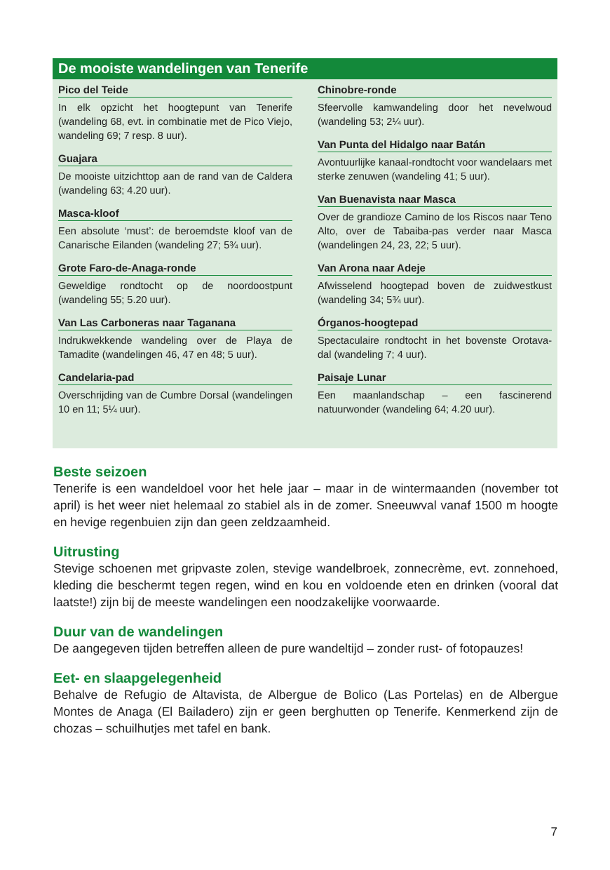De mooiste wandelingen van Tenerife
Pico del Teide
In elk opzicht het hoogtepunt van Tenerife (wandeling 68, evt. in combinatie met de Pico Viejo, wandeling 69; 7 resp. 8 uur).
Guajara
De mooiste uitzichttop aan de rand van de Caldera (wandeling 63; 4.20 uur).
Masca-kloof
Een absolute ‘must’: de beroemdste kloof van de Canarische Eilanden (wandeling 27; 5¾ uur).
Grote Faro-de-Anaga-ronde
Geweldige rondtocht op de noordoostpunt (wandeling 55; 5.20 uur).
Van Las Carboneras naar Taganana
Indrukwekkende wandeling over de Playa de Tamadite (wandelingen 46, 47 en 48; 5 uur).
Candelaria-pad
Overschrijding van de Cumbre Dorsal (wandelingen 10 en 11; 5¼ uur).
Chinobre-ronde
Sfeervolle kamwandeling door het nevelwoud (wandeling 53; 2¼ uur).
Van Punta del Hidalgo naar Batán
Avontuurlijke kanaal-rondtocht voor wandelaars met sterke zenuwen (wandeling 41; 5 uur).
Van Buenavista naar Masca
Over de grandioze Camino de los Riscos naar Teno Alto, over de Tabaiba-pas verder naar Masca (wandelingen 24, 23, 22; 5 uur).
Van Arona naar Adeje
Afwisselend hoogtepad boven de zuidwestkust (wandeling 34; 5¾ uur).
Órganos-hoogtepad
Spectaculaire rondtocht in het bovenste Orotava-dal (wandeling 7; 4 uur).
Paisaje Lunar
Een maanlandschap – een fascinerend natuurwonder (wandeling 64; 4.20 uur).
Beste seizoen
Tenerife is een wandeldoel voor het hele jaar – maar in de wintermaanden (november tot april) is het weer niet helemaal zo stabiel als in de zomer. Sneeuwval vanaf 1500 m hoogte en hevige regenbuien zijn dan geen zeldzaamheid.
Uitrusting
Stevige schoenen met gripvaste zolen, stevige wandelbroek, zonnecrème, evt. zonnehoed, kleding die beschermt tegen regen, wind en kou en voldoende eten en drinken (vooral dat laatste!) zijn bij de meeste wandelingen een noodzakelijke voorwaarde.
Duur van de wandelingen
De aangegeven tijden betreffen alleen de pure wandeltijd – zonder rust- of fotopauzes!
Eet- en slaapgelegenheid
Behalve de Refugio de Altavista, de Albergue de Bolico (Las Portelas) en de Albergue Montes de Anaga (El Bailadero) zijn er geen berghutten op Tenerife. Kenmerkend zijn de chozas – schuilhutjes met tafel en bank.
7